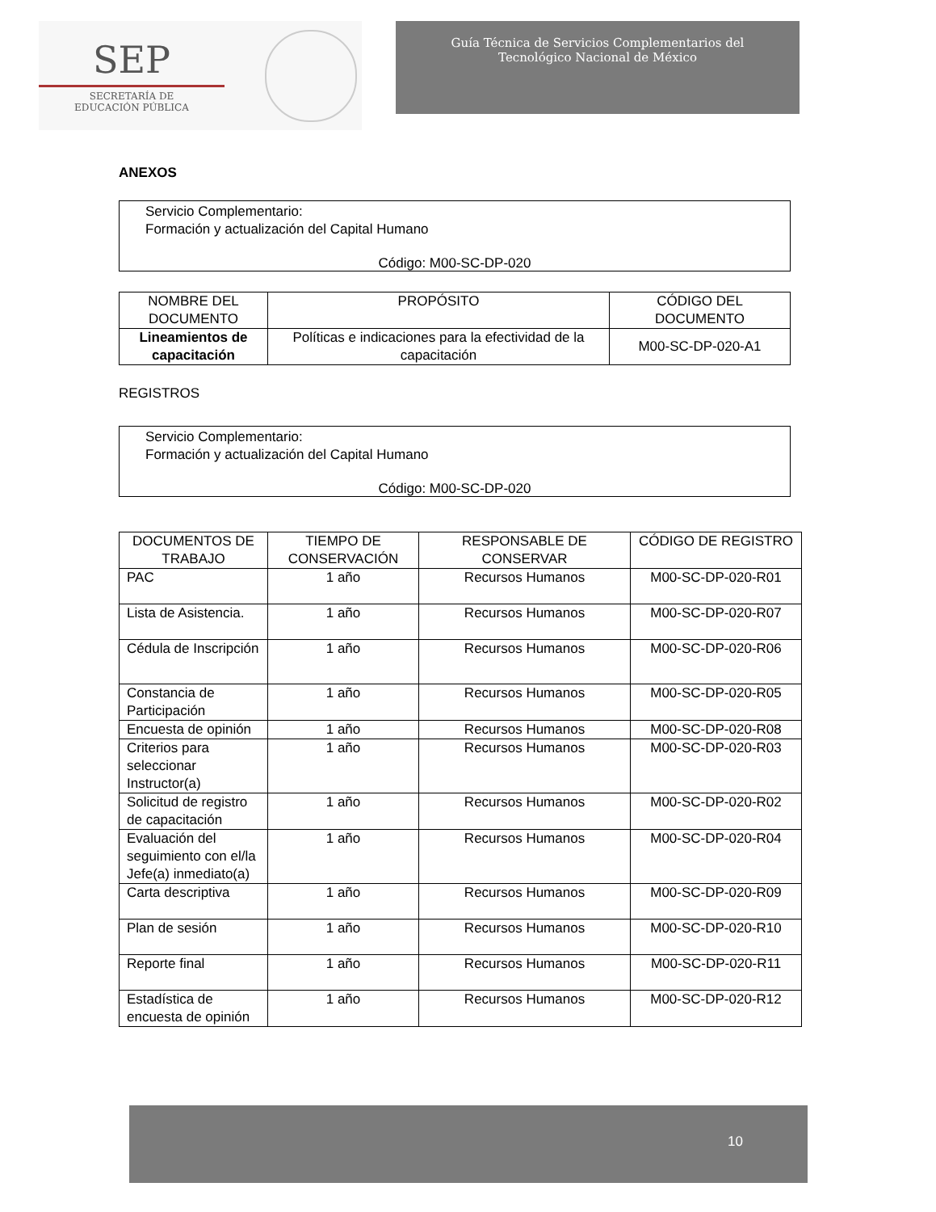SEP
SECRETARÍA DE
EDUCACIÓN PÚBLICA
Guía Técnica de Servicios Complementarios del
Tecnológico Nacional de México
ANEXOS
Servicio Complementario:
Formación y actualización del Capital Humano
Código: M00-SC-DP-020
| NOMBRE DEL DOCUMENTO | PROPÓSITO | CÓDIGO DEL DOCUMENTO |
| --- | --- | --- |
| Lineamientos de capacitación | Políticas e indicaciones para la efectividad de la capacitación | M00-SC-DP-020-A1 |
REGISTROS
Servicio Complementario:
Formación y actualización del Capital Humano
Código: M00-SC-DP-020
| DOCUMENTOS DE TRABAJO | TIEMPO DE CONSERVACIÓN | RESPONSABLE DE CONSERVAR | CÓDIGO DE REGISTRO |
| --- | --- | --- | --- |
| PAC | 1 año | Recursos Humanos | M00-SC-DP-020-R01 |
| Lista de Asistencia. | 1 año | Recursos Humanos | M00-SC-DP-020-R07 |
| Cédula de Inscripción | 1 año | Recursos Humanos | M00-SC-DP-020-R06 |
| Constancia de Participación | 1 año | Recursos Humanos | M00-SC-DP-020-R05 |
| Encuesta de opinión | 1 año | Recursos Humanos | M00-SC-DP-020-R08 |
| Criterios para seleccionar Instructor(a) | 1 año | Recursos Humanos | M00-SC-DP-020-R03 |
| Solicitud de registro de capacitación | 1 año | Recursos Humanos | M00-SC-DP-020-R02 |
| Evaluación del seguimiento con el/la Jefe(a) inmediato(a) | 1 año | Recursos Humanos | M00-SC-DP-020-R04 |
| Carta descriptiva | 1 año | Recursos Humanos | M00-SC-DP-020-R09 |
| Plan de sesión | 1 año | Recursos Humanos | M00-SC-DP-020-R10 |
| Reporte final | 1 año | Recursos Humanos | M00-SC-DP-020-R11 |
| Estadística de encuesta de opinión | 1 año | Recursos Humanos | M00-SC-DP-020-R12 |
10